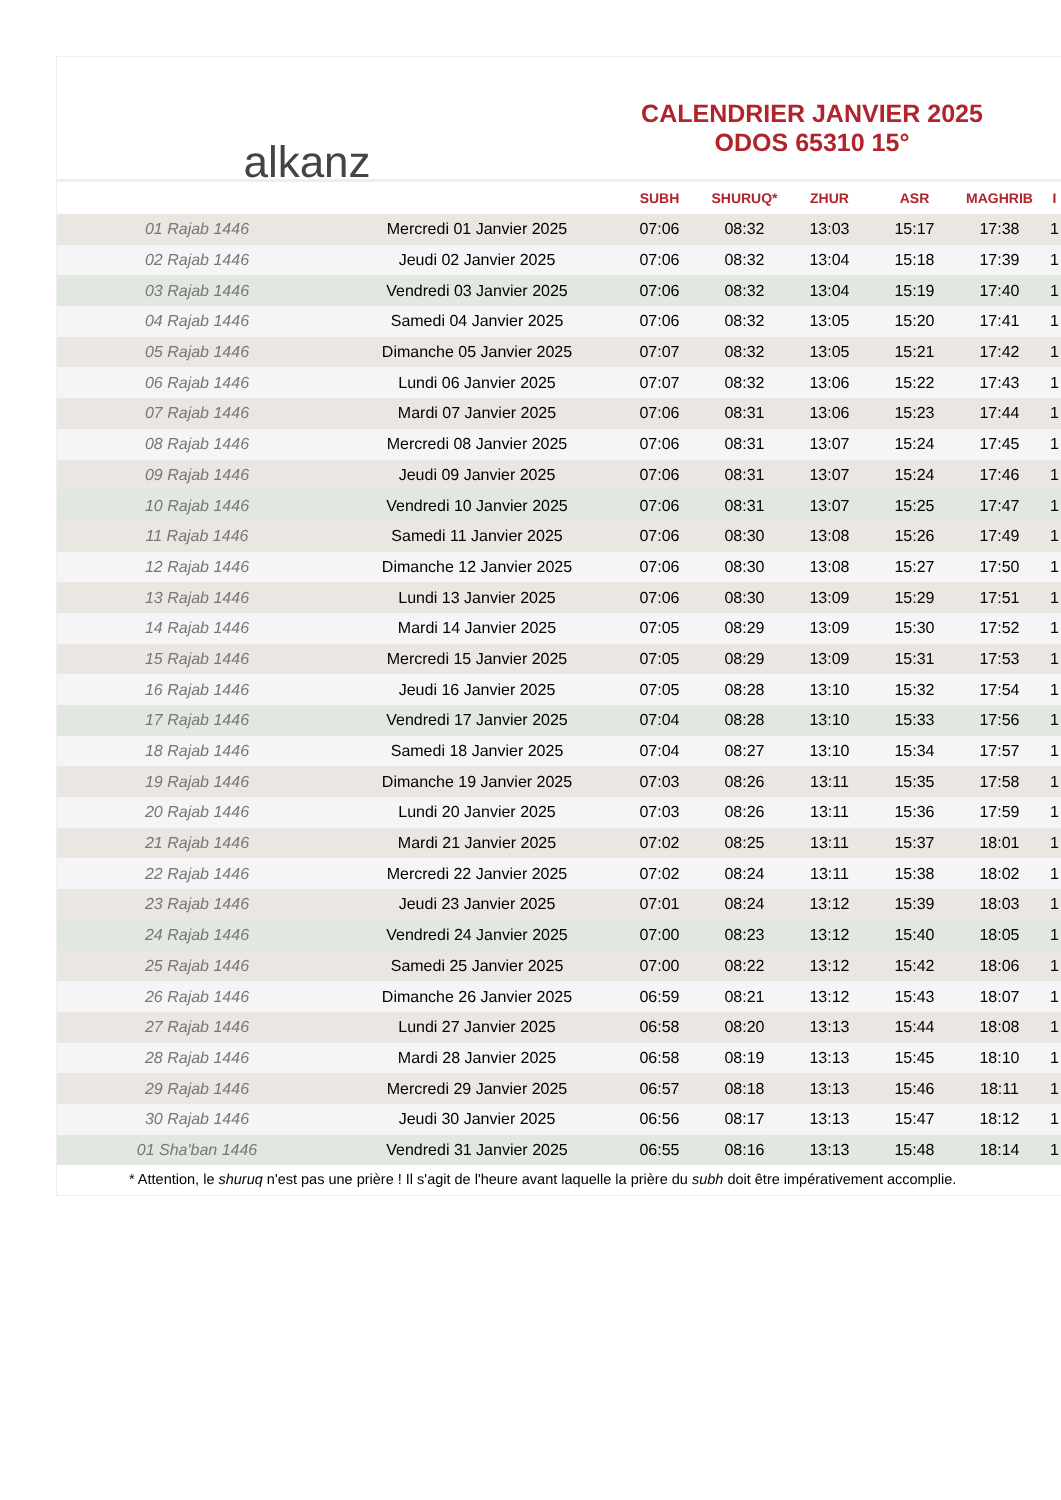alkanz
CALENDRIER JANVIER 2025
ODOS 65310 15°
| | | SUBH | SHURUQ* | ZHUR | ASR | MAGHRIB | I |
| --- | --- | --- | --- | --- | --- | --- | --- |
| 01 Rajab 1446 | Mercredi 01 Janvier 2025 | 07:06 | 08:32 | 13:03 | 15:17 | 17:38 | 1 |
| 02 Rajab 1446 | Jeudi 02 Janvier 2025 | 07:06 | 08:32 | 13:04 | 15:18 | 17:39 | 1 |
| 03 Rajab 1446 | Vendredi 03 Janvier 2025 | 07:06 | 08:32 | 13:04 | 15:19 | 17:40 | 1 |
| 04 Rajab 1446 | Samedi 04 Janvier 2025 | 07:06 | 08:32 | 13:05 | 15:20 | 17:41 | 1 |
| 05 Rajab 1446 | Dimanche 05 Janvier 2025 | 07:07 | 08:32 | 13:05 | 15:21 | 17:42 | 1 |
| 06 Rajab 1446 | Lundi 06 Janvier 2025 | 07:07 | 08:32 | 13:06 | 15:22 | 17:43 | 1 |
| 07 Rajab 1446 | Mardi 07 Janvier 2025 | 07:06 | 08:31 | 13:06 | 15:23 | 17:44 | 1 |
| 08 Rajab 1446 | Mercredi 08 Janvier 2025 | 07:06 | 08:31 | 13:07 | 15:24 | 17:45 | 1 |
| 09 Rajab 1446 | Jeudi 09 Janvier 2025 | 07:06 | 08:31 | 13:07 | 15:24 | 17:46 | 1 |
| 10 Rajab 1446 | Vendredi 10 Janvier 2025 | 07:06 | 08:31 | 13:07 | 15:25 | 17:47 | 1 |
| 11 Rajab 1446 | Samedi 11 Janvier 2025 | 07:06 | 08:30 | 13:08 | 15:26 | 17:49 | 1 |
| 12 Rajab 1446 | Dimanche 12 Janvier 2025 | 07:06 | 08:30 | 13:08 | 15:27 | 17:50 | 1 |
| 13 Rajab 1446 | Lundi 13 Janvier 2025 | 07:06 | 08:30 | 13:09 | 15:29 | 17:51 | 1 |
| 14 Rajab 1446 | Mardi 14 Janvier 2025 | 07:05 | 08:29 | 13:09 | 15:30 | 17:52 | 1 |
| 15 Rajab 1446 | Mercredi 15 Janvier 2025 | 07:05 | 08:29 | 13:09 | 15:31 | 17:53 | 1 |
| 16 Rajab 1446 | Jeudi 16 Janvier 2025 | 07:05 | 08:28 | 13:10 | 15:32 | 17:54 | 1 |
| 17 Rajab 1446 | Vendredi 17 Janvier 2025 | 07:04 | 08:28 | 13:10 | 15:33 | 17:56 | 1 |
| 18 Rajab 1446 | Samedi 18 Janvier 2025 | 07:04 | 08:27 | 13:10 | 15:34 | 17:57 | 1 |
| 19 Rajab 1446 | Dimanche 19 Janvier 2025 | 07:03 | 08:26 | 13:11 | 15:35 | 17:58 | 1 |
| 20 Rajab 1446 | Lundi 20 Janvier 2025 | 07:03 | 08:26 | 13:11 | 15:36 | 17:59 | 1 |
| 21 Rajab 1446 | Mardi 21 Janvier 2025 | 07:02 | 08:25 | 13:11 | 15:37 | 18:01 | 1 |
| 22 Rajab 1446 | Mercredi 22 Janvier 2025 | 07:02 | 08:24 | 13:11 | 15:38 | 18:02 | 1 |
| 23 Rajab 1446 | Jeudi 23 Janvier 2025 | 07:01 | 08:24 | 13:12 | 15:39 | 18:03 | 1 |
| 24 Rajab 1446 | Vendredi 24 Janvier 2025 | 07:00 | 08:23 | 13:12 | 15:40 | 18:05 | 1 |
| 25 Rajab 1446 | Samedi 25 Janvier 2025 | 07:00 | 08:22 | 13:12 | 15:42 | 18:06 | 1 |
| 26 Rajab 1446 | Dimanche 26 Janvier 2025 | 06:59 | 08:21 | 13:12 | 15:43 | 18:07 | 1 |
| 27 Rajab 1446 | Lundi 27 Janvier 2025 | 06:58 | 08:20 | 13:13 | 15:44 | 18:08 | 1 |
| 28 Rajab 1446 | Mardi 28 Janvier 2025 | 06:58 | 08:19 | 13:13 | 15:45 | 18:10 | 1 |
| 29 Rajab 1446 | Mercredi 29 Janvier 2025 | 06:57 | 08:18 | 13:13 | 15:46 | 18:11 | 1 |
| 30 Rajab 1446 | Jeudi 30 Janvier 2025 | 06:56 | 08:17 | 13:13 | 15:47 | 18:12 | 1 |
| 01 Sha'ban 1446 | Vendredi 31 Janvier 2025 | 06:55 | 08:16 | 13:13 | 15:48 | 18:14 | 1 |
* Attention, le shuruq n'est pas une prière ! Il s'agit de l'heure avant laquelle la prière du subh doit être impérativement accomplie.